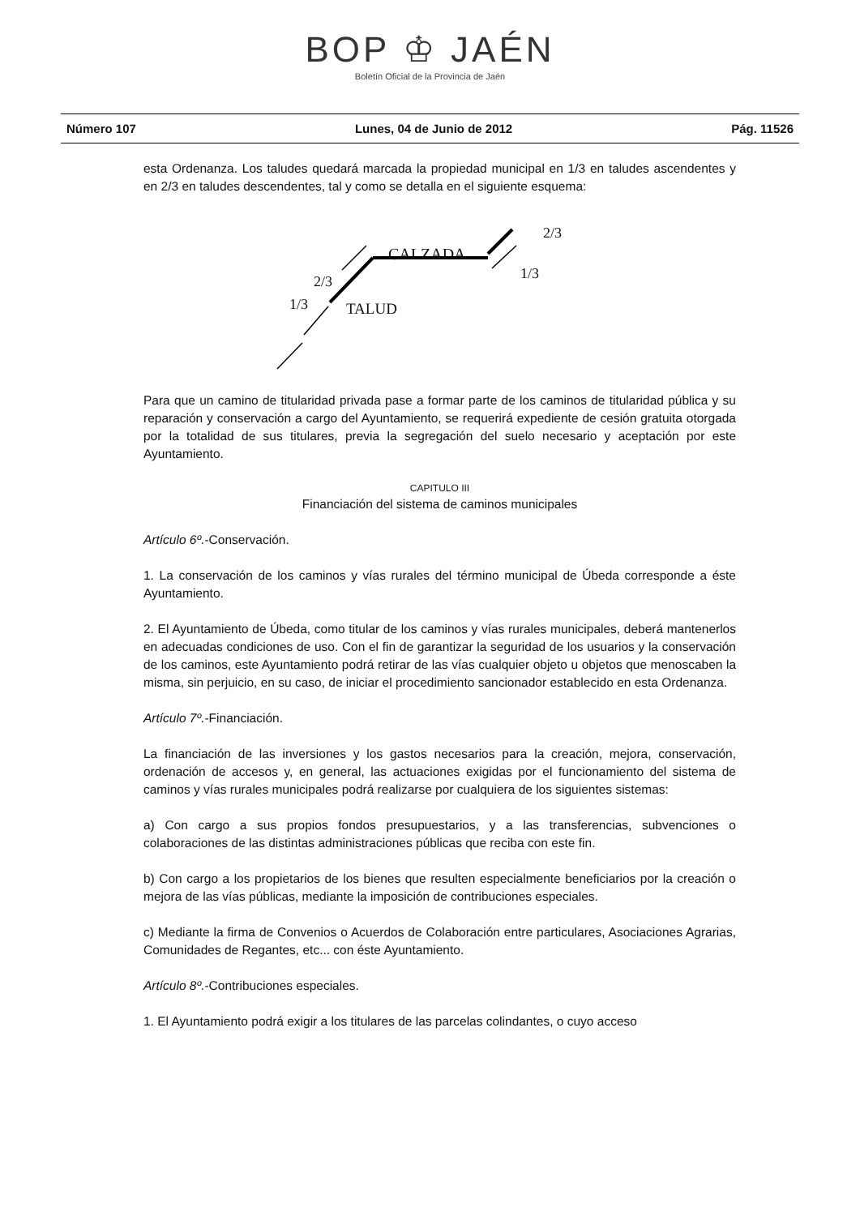BOP ♔ JAÉN
Boletín Oficial de la Provincia de Jaén
Número 107 Lunes, 04 de Junio de 2012 Pág. 11526
esta Ordenanza. Los taludes quedará marcada la propiedad municipal en 1/3 en taludes ascendentes y en 2/3 en taludes descendentes, tal y como se detalla en el siguiente esquema:
2/3
CALZADA
1/3
2/3
1/3
TALUD
Para que un camino de titularidad privada pase a formar parte de los caminos de titularidad pública y su reparación y conservación a cargo del Ayuntamiento, se requerirá expediente de cesión gratuita otorgada por la totalidad de sus titulares, previa la segregación del suelo necesario y aceptación por este Ayuntamiento.
CAPITULO III
Financiación del sistema de caminos municipales
Artículo 6º.-Conservación.
1. La conservación de los caminos y vías rurales del término municipal de Úbeda corresponde a éste Ayuntamiento.
2. El Ayuntamiento de Úbeda, como titular de los caminos y vías rurales municipales, deberá mantenerlos en adecuadas condiciones de uso. Con el fin de garantizar la seguridad de los usuarios y la conservación de los caminos, este Ayuntamiento podrá retirar de las vías cualquier objeto u objetos que menoscaben la misma, sin perjuicio, en su caso, de iniciar el procedimiento sancionador establecido en esta Ordenanza.
Artículo 7º.-Financiación.
La financiación de las inversiones y los gastos necesarios para la creación, mejora, conservación, ordenación de accesos y, en general, las actuaciones exigidas por el funcionamiento del sistema de caminos y vías rurales municipales podrá realizarse por cualquiera de los siguientes sistemas:
a) Con cargo a sus propios fondos presupuestarios, y a las transferencias, subvenciones o colaboraciones de las distintas administraciones públicas que reciba con este fin.
b) Con cargo a los propietarios de los bienes que resulten especialmente beneficiarios por la creación o mejora de las vías públicas, mediante la imposición de contribuciones especiales.
c) Mediante la firma de Convenios o Acuerdos de Colaboración entre particulares, Asociaciones Agrarias, Comunidades de Regantes, etc... con éste Ayuntamiento.
Artículo 8º.-Contribuciones especiales.
1. El Ayuntamiento podrá exigir a los titulares de las parcelas colindantes, o cuyo acceso